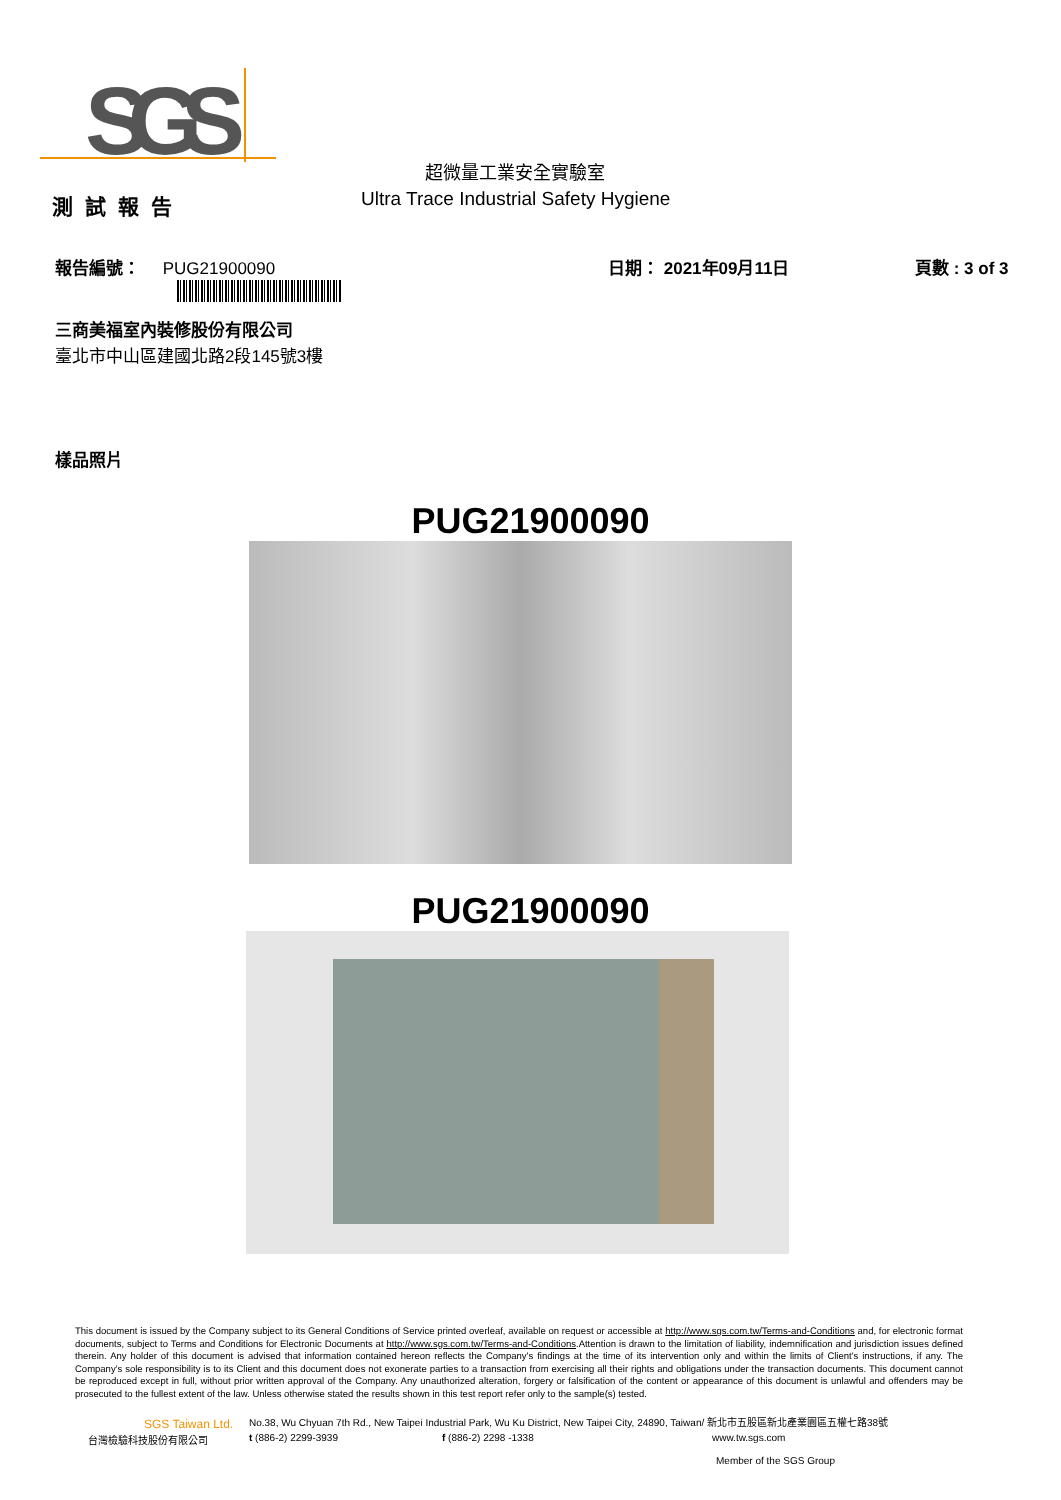SGS
測試報告 超微量工業安全實驗室
Ultra Trace Industrial Safety Hygiene
報告編號： PUG21900090 日期： 2021年09月11日 頁數 : 3 of 3
三商美福室內裝修股份有限公司
臺北市中山區建國北路2段145號3樓
樣品照片
PUG21900090
PUG21900090
This document is issued by the Company subject to its General Conditions of Service printed overleaf, available on request or accessible at http://www.sgs.com.tw/Terms-and-Conditions and, for electronic format documents, subject to Terms and Conditions for Electronic Documents at http://www.sgs.com.tw/Terms-and-Conditions.Attention is drawn to the limitation of liability, indemnification and jurisdiction issues defined therein. Any holder of this document is advised that information contained hereon reflects the Company's findings at the time of its intervention only and within the limits of Client's instructions, if any. The Company's sole responsibility is to its Client and this document does not exonerate parties to a transaction from exercising all their rights and obligations under the transaction documents. This document cannot be reproduced except in full, without prior written approval of the Company. Any unauthorized alteration, forgery or falsification of the content or appearance of this document is unlawful and offenders may be prosecuted to the fullest extent of the law. Unless otherwise stated the results shown in this test report refer only to the sample(s) tested.
SGS Taiwan Ltd.
No.38, Wu Chyuan 7th Rd., New Taipei Industrial Park, Wu Ku District, New Taipei City, 24890, Taiwan/ 新北市五股區新北產業園區五權七路38號
台灣檢驗科技股份有限公司 t (886-2) 2299-3939 f (886-2) 2298 -1338 www.tw.sgs.com
Member of the SGS Group